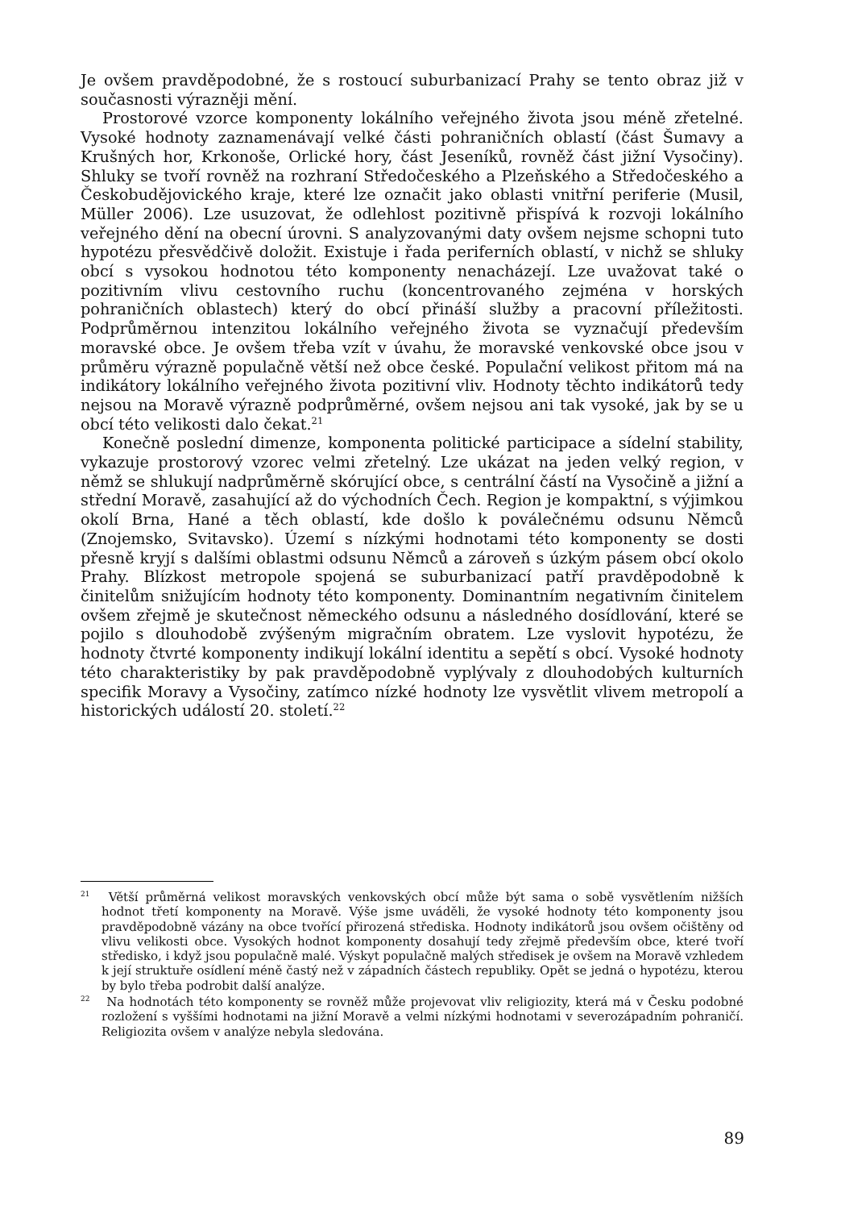Je ovšem pravděpodobné, že s rostoucí suburbanizací Prahy se tento obraz již v současnosti výrazněji mění.
Prostorové vzorce komponenty lokálního veřejného života jsou méně zřetelné. Vysoké hodnoty zaznamenávají velké části pohraničních oblastí (část Šumavy a Krušných hor, Krkonoše, Orlické hory, část Jeseníků, rovněž část jižní Vysočiny). Shluky se tvoří rovněž na rozhraní Středočeského a Plzeňského a Středočeského a Českobudějovického kraje, které lze označit jako oblasti vnitřní periferie (Musil, Müller 2006). Lze usuzovat, že odlehlost pozitivně přispívá k rozvoji lokálního veřejného dění na obecní úrovni. S analyzovanými daty ovšem nejsme schopni tuto hypotézu přesvědčivě doložit. Existuje i řada periferních oblastí, v nichž se shluky obcí s vysokou hodnotou této komponenty nenacházejí. Lze uvažovat také o pozitivním vlivu cestovního ruchu (koncentrovaného zejména v horských pohraničních oblastech) který do obcí přináší služby a pracovní příležitosti. Podprůměrnou intenzitou lokálního veřejného života se vyznačují především moravské obce. Je ovšem třeba vzít v úvahu, že moravské venkovské obce jsou v průměru výrazně populačně větší než obce české. Populační velikost přitom má na indikátory lokálního veřejného života pozitivní vliv. Hodnoty těchto indikátorů tedy nejsou na Moravě výrazně podprůměrné, ovšem nejsou ani tak vysoké, jak by se u obcí této velikosti dalo čekat.<sup>21</sup>
Konečně poslední dimenze, komponenta politické participace a sídelní stability, vykazuje prostorový vzorec velmi zřetelný. Lze ukázat na jeden velký region, v němž se shlukují nadprůměrně skórující obce, s centrální částí na Vysočině a jižní a střední Moravě, zasahující až do východních Čech. Region je kompaktní, s výjimkou okolí Brna, Hané a těch oblastí, kde došlo k poválečnému odsunu Němců (Znojemsko, Svitavsko). Území s nízkými hodnotami této komponenty se dosti přesně kryjí s dalšími oblastmi odsunu Němců a zároveň s úzkým pásem obcí okolo Prahy. Blízkost metropole spojená se suburbanizací patří pravděpodobně k činitelům snižujícím hodnoty této komponenty. Dominantním negativním činitelem ovšem zřejmě je skutečnost německého odsunu a následného dosídlování, které se pojilo s dlouhodobě zvýšeným migračním obratem. Lze vyslovit hypotézu, že hodnoty čtvrté komponenty indikují lokální identitu a sepětí s obcí. Vysoké hodnoty této charakteristiky by pak pravděpodobně vyplývaly z dlouhodobých kulturních specifik Moravy a Vysočiny, zatímco nízké hodnoty lze vysvětlit vlivem metropolí a historických událostí 20. století.<sup>22</sup>
<sup>21</sup> Větší průměrná velikost moravských venkovských obcí může být sama o sobě vysvětlením nižších hodnot třetí komponenty na Moravě. Výše jsme uváděli, že vysoké hodnoty této komponenty jsou pravděpodobně vázány na obce tvořící přirozená střediska. Hodnoty indikátorů jsou ovšem očištěny od vlivu velikosti obce. Vysokých hodnot komponenty dosahují tedy zřejmě především obce, které tvoří středisko, i když jsou populačně malé. Výskyt populačně malých středisek je ovšem na Moravě vzhledem k její struktuře osídlení méně častý než v západních částech republiky. Opět se jedná o hypotézu, kterou by bylo třeba podrobit další analýze.
<sup>22</sup> Na hodnotách této komponenty se rovněž může projevovat vliv religiozity, která má v Česku podobné rozložení s vyššími hodnotami na jižní Moravě a velmi nízkými hodnotami v severozápadním pohraničí. Religiozita ovšem v analýze nebyla sledována.
89